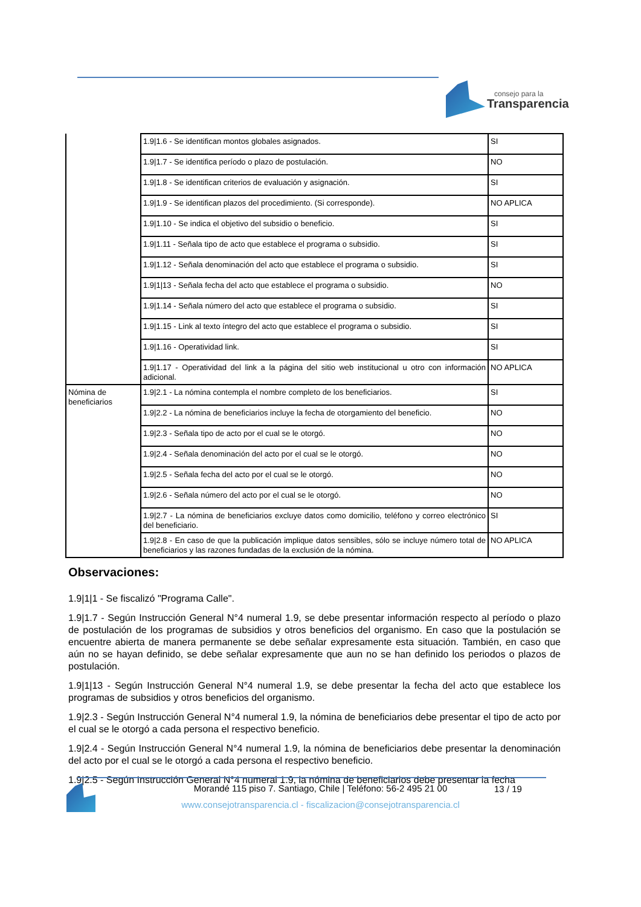consejo para la
Transparencia
| | 1.9/1.6 - Se identifican montos globales asignados. | SI |
| | 1.9/1.7 - Se identifica período o plazo de postulación. | NO |
| | 1.9/1.8 - Se identifican criterios de evaluación y asignación. | SI |
| | 1.9/1.9 - Se identifican plazos del procedimiento. (Si corresponde). | NO APLICA |
| | 1.9/1.10 - Se indica el objetivo del subsidio o beneficio. | SI |
| | 1.9/1.11 - Señala tipo de acto que establece el programa o subsidio. | SI |
| | 1.9/1.12 - Señala denominación del acto que establece el programa o subsidio. | SI |
| | 1.9/1/13 - Señala fecha del acto que establece el programa o subsidio. | NO |
| | 1.9/1.14 - Señala número del acto que establece el programa o subsidio. | SI |
| | 1.9/1.15 - Link al texto íntegro del acto que establece el programa o subsidio. | SI |
| | 1.9/1.16 - Operatividad link. | SI |
| | 1.9/1.17 - Operatividad del link a la página del sitio web institucional u otro con información adicional. | NO APLICA |
| Nómina de beneficiarios | 1.9/2.1 - La nómina contempla el nombre completo de los beneficiarios. | SI |
| | 1.9/2.2 - La nómina de beneficiarios incluye la fecha de otorgamiento del beneficio. | NO |
| | 1.9/2.3 - Señala tipo de acto por el cual se le otorgó. | NO |
| | 1.9/2.4 - Señala denominación del acto por el cual se le otorgó. | NO |
| | 1.9/2.5 - Señala fecha del acto por el cual se le otorgó. | NO |
| | 1.9/2.6 - Señala número del acto por el cual se le otorgó. | NO |
| | 1.9/2.7 - La nómina de beneficiarios excluye datos como domicilio, teléfono y correo electrónico del beneficiario. | SI |
| | 1.9/2.8 - En caso de que la publicación implique datos sensibles, sólo se incluye número total de beneficiarios y las razones fundadas de la exclusión de la nómina. | NO APLICA |
Observaciones:
1.9|1|1 - Se fiscalizó "Programa Calle".
1.9|1.7 - Según Instrucción General N°4 numeral 1.9, se debe presentar información respecto al período o plazo de postulación de los programas de subsidios y otros beneficios del organismo. En caso que la postulación se encuentre abierta de manera permanente se debe señalar expresamente esta situación. También, en caso que aún no se hayan definido, se debe señalar expresamente que aun no se han definido los periodos o plazos de postulación.
1.9|1|13 - Según Instrucción General N°4 numeral 1.9, se debe presentar la fecha del acto que establece los programas de subsidios y otros beneficios del organismo.
1.9|2.3 - Según Instrucción General N°4 numeral 1.9, la nómina de beneficiarios debe presentar el tipo de acto por el cual se le otorgó a cada persona el respectivo beneficio.
1.9|2.4 - Según Instrucción General N°4 numeral 1.9, la nómina de beneficiarios debe presentar la denominación del acto por el cual se le otorgó a cada persona el respectivo beneficio.
1.9|2.5 - Según Instrucción General N°4 numeral 1.9, la nómina de beneficiarios debe presentar la fecha
Morandé 115 piso 7. Santiago, Chile | Teléfono: 56-2 495 21 00
www.consejotransparencia.cl - fiscalizacion@consejotransparencia.cl
13 / 19